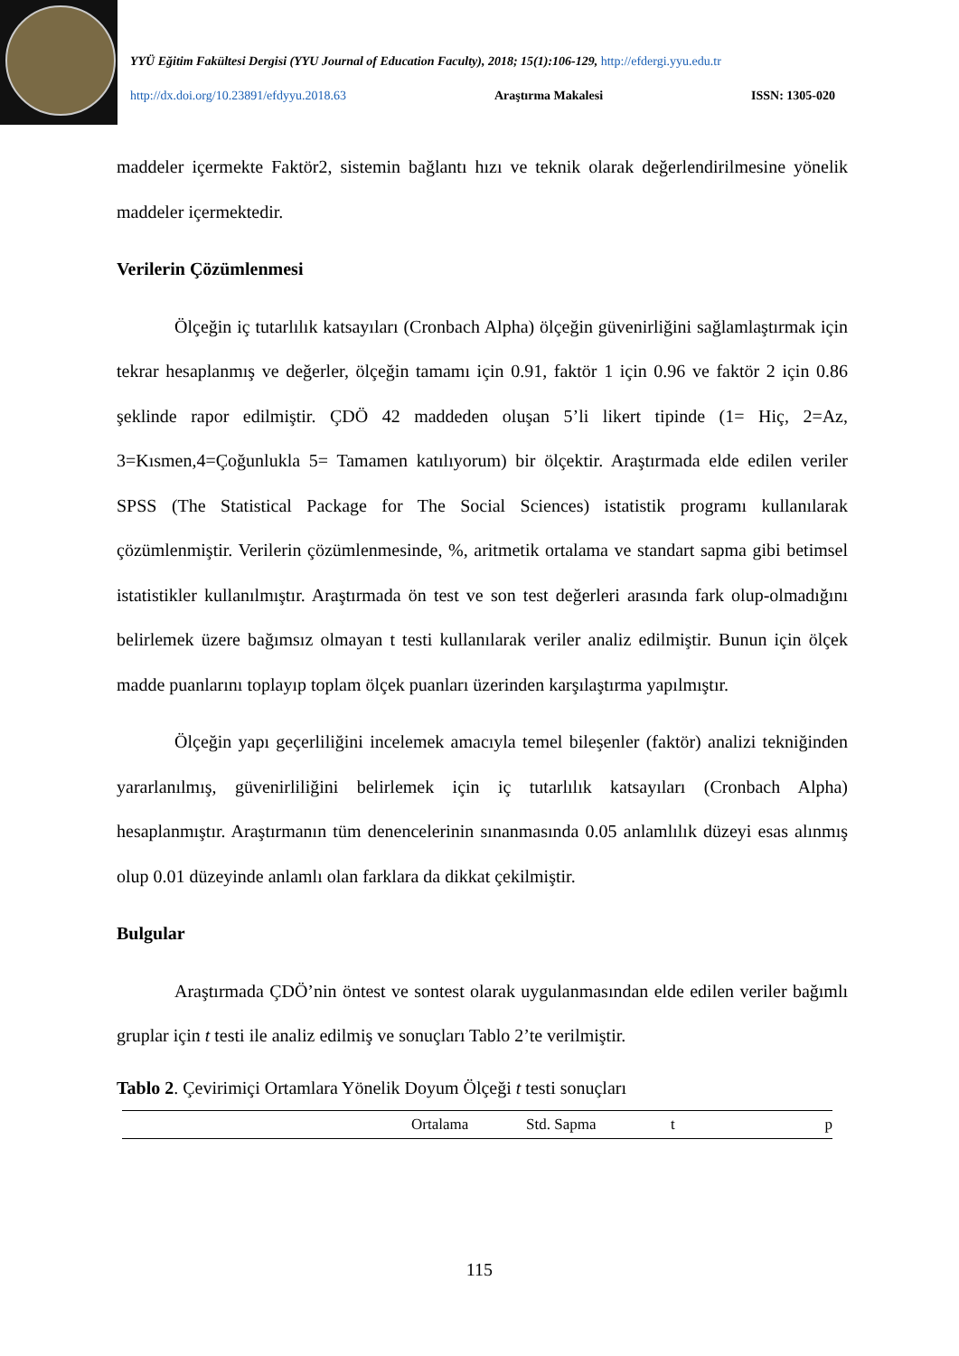YYÜ Eğitim Fakültesi Dergisi (YYU Journal of Education Faculty), 2018; 15(1):106-129, http://efdergi.yyu.edu.tr
http://dx.doi.org/10.23891/efdyyu.2018.63 Araştırma Makalesi ISSN: 1305-020
maddeler içermekte Faktör2, sistemin bağlantı hızı ve teknik olarak değerlendirilmesine yönelik maddeler içermektedir.
Verilerin Çözümlenmesi
Ölçeğin iç tutarlılık katsayıları (Cronbach Alpha) ölçeğin güvenirliğini sağlamlaştırmak için tekrar hesaplanmış ve değerler, ölçeğin tamamı için 0.91, faktör 1 için 0.96 ve faktör 2 için 0.86 şeklinde rapor edilmiştir. ÇDÖ 42 maddeden oluşan 5’li likert tipinde (1= Hiç, 2=Az, 3=Kısmen,4=Çoğunlukla 5= Tamamen katılıyorum) bir ölçektir. Araştırmada elde edilen veriler SPSS (The Statistical Package for The Social Sciences) istatistik programı kullanılarak çözümlenmiştir. Verilerin çözümlenmesinde, %, aritmetik ortalama ve standart sapma gibi betimsel istatistikler kullanılmıştır. Araştırmada ön test ve son test değerleri arasında fark olup-olmadığını belirlemek üzere bağımsız olmayan t testi kullanılarak veriler analiz edilmiştir. Bunun için ölçek madde puanlarını toplayıp toplam ölçek puanları üzerinden karşılaştırma yapılmıştır.
Ölçeğin yapı geçerliliğini incelemek amacıyla temel bileşenler (faktör) analizi tekniğinden yararlanılmış, güvenirliliğini belirlemek için iç tutarlılık katsayıları (Cronbach Alpha) hesaplanmıştır. Araştırmanın tüm denencelerinin sınanmasında 0.05 anlamlılık düzeyi esas alınmış olup 0.01 düzeyinde anlamlı olan farklara da dikkat çekilmiştir.
Bulgular
Araştırmada ÇDÖ’nin öntest ve sontest olarak uygulanmasından elde edilen veriler bağımlı gruplar için t testi ile analiz edilmiş ve sonuçları Tablo 2’te verilmiştir.
Tablo 2. Çevirimiçi Ortamlara Yönelik Doyum Ölçeği t testi sonuçları
| | Ortalama | Std. Sapma | t | p |
115